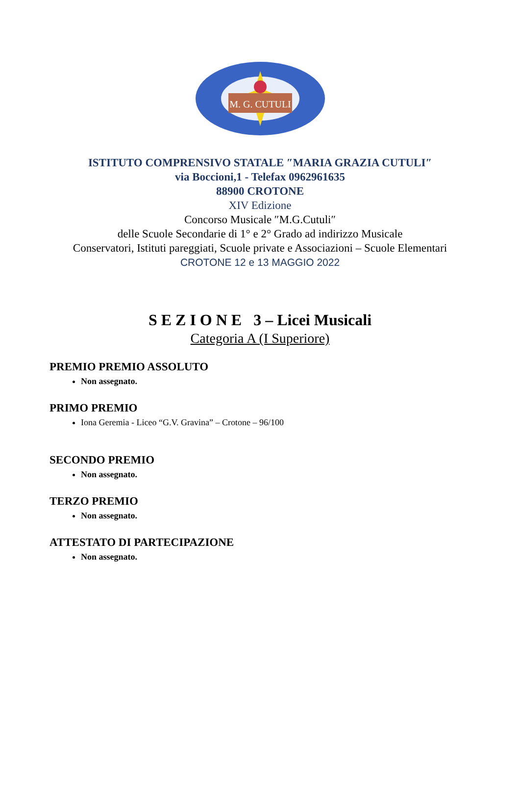M. G. CUTULI
ISTITUTO COMPRENSIVO STATALE ″MARIA GRAZIA CUTULI″
via Boccioni,1 - Telefax 0962961635
88900 CROTONE
XIV Edizione
Concorso Musicale ″M.G.Cutuli″
delle Scuole Secondarie di 1° e 2° Grado ad indirizzo Musicale
Conservatori, Istituti pareggiati, Scuole private e Associazioni – Scuole Elementari
CROTONE 12 e 13 MAGGIO 2022
S E Z I O N E 3 – Licei Musicali
Categoria A (I Superiore)
PREMIO PREMIO ASSOLUTO
Non assegnato.
PRIMO PREMIO
Iona Geremia - Liceo “G.V. Gravina” – Crotone – 96/100
SECONDO PREMIO
Non assegnato.
TERZO PREMIO
Non assegnato.
ATTESTATO DI PARTECIPAZIONE
Non assegnato.